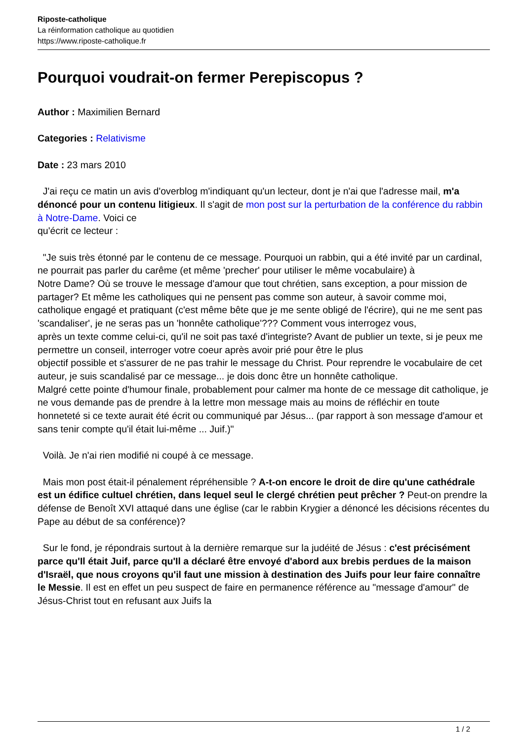Riposte-catholique
La réinformation catholique au quotidien
https://www.riposte-catholique.fr
Pourquoi voudrait-on fermer Perepiscopus ?
Author : Maximilien Bernard
Categories : Relativisme
Date : 23 mars 2010
J'ai reçu ce matin un avis d'overblog m'indiquant qu'un lecteur, dont je n'ai que l'adresse mail, m'a dénoncé pour un contenu litigieux. Il s'agit de mon post sur la perturbation de la conférence du rabbin à Notre-Dame. Voici ce
qu'écrit ce lecteur :
"Je suis très étonné par le contenu de ce message. Pourquoi un rabbin, qui a été invité par un cardinal, ne pourrait pas parler du carême (et même 'precher' pour utiliser le même vocabulaire) à
Notre Dame? Où se trouve le message d'amour que tout chrétien, sans exception, a pour mission de partager? Et même les catholiques qui ne pensent pas comme son auteur, à savoir comme moi,
catholique engagé et pratiquant (c'est même bête que je me sente obligé de l'écrire), qui ne me sent pas 'scandaliser', je ne seras pas un 'honnête catholique'??? Comment vous interrogez vous,
après un texte comme celui-ci, qu'il ne soit pas taxé d'integriste? Avant de publier un texte, si je peux me permettre un conseil, interroger votre coeur après avoir prié pour être le plus
objectif possible et s'assurer de ne pas trahir le message du Christ. Pour reprendre le vocabulaire de cet auteur, je suis scandalisé par ce message... je dois donc être un honnête catholique.
Malgré cette pointe d'humour finale, probablement pour calmer ma honte de ce message dit catholique, je ne vous demande pas de prendre à la lettre mon message mais au moins de réfléchir en toute
honneteté si ce texte aurait été écrit ou communiqué par Jésus... (par rapport à son message d'amour et sans tenir compte qu'il était lui-même ... Juif.)"
Voilà. Je n'ai rien modifié ni coupé à ce message.
Mais mon post était-il pénalement répréhensible ? A-t-on encore le droit de dire qu'une cathédrale est un édifice cultuel chrétien, dans lequel seul le clergé chrétien peut prêcher ? Peut-on prendre la défense de Benoît XVI attaqué dans une église (car le rabbin Krygier a dénoncé les décisions récentes du Pape au début de sa conférence)?
Sur le fond, je répondrais surtout à la dernière remarque sur la judéité de Jésus : c'est précisément parce qu'Il était Juif, parce qu'Il a déclaré être envoyé d'abord aux brebis perdues de la maison d'Israël, que nous croyons qu'il faut une mission à destination des Juifs pour leur faire connaître le Messie. Il est en effet un peu suspect de faire en permanence référence au "message d'amour" de Jésus-Christ tout en refusant aux Juifs la
1 / 2